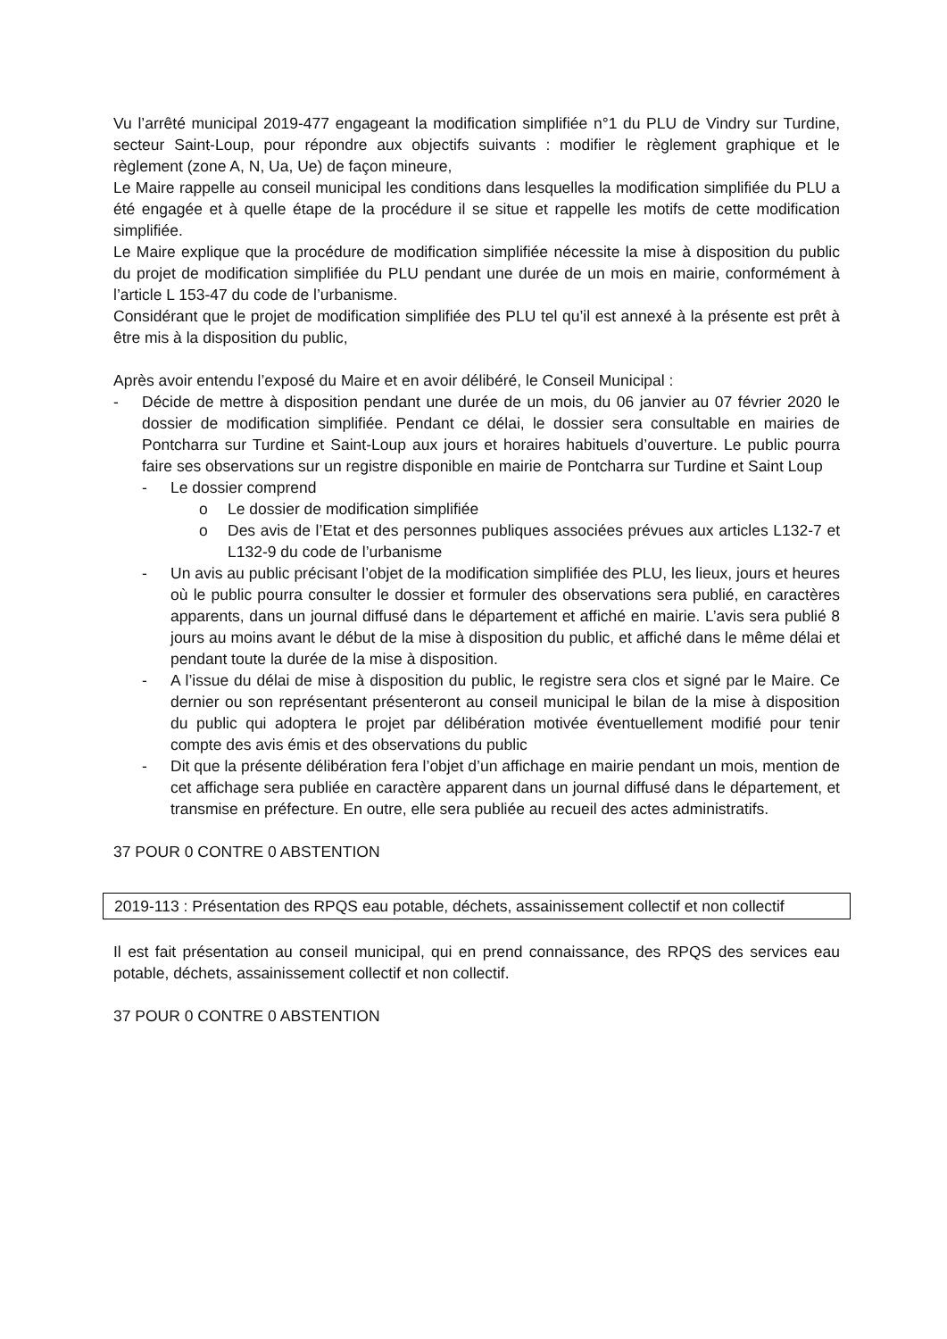Vu l’arrêté municipal 2019-477 engageant la modification simplifiée n°1 du PLU de Vindry sur Turdine, secteur Saint-Loup, pour répondre aux objectifs suivants : modifier le règlement graphique et le règlement (zone A, N, Ua, Ue) de façon mineure,
Le Maire rappelle au conseil municipal les conditions dans lesquelles la modification simplifiée du PLU a été engagée et à quelle étape de la procédure il se situe et rappelle les motifs de cette modification simplifiée.
Le Maire explique que la procédure de modification simplifiée nécessite la mise à disposition du public du projet de modification simplifiée du PLU pendant une durée de un mois en mairie, conformément à l’article L 153-47 du code de l’urbanisme.
Considérant que le projet de modification simplifiée des PLU tel qu’il est annexé à la présente est prêt à être mis à la disposition du public,
Après avoir entendu l’exposé du Maire et en avoir délibéré, le Conseil Municipal :
- Décide de mettre à disposition pendant une durée de un mois, du 06 janvier au 07 février 2020 le dossier de modification simplifiée. Pendant ce délai, le dossier sera consultable en mairies de Pontcharra sur Turdine et Saint-Loup aux jours et horaires habituels d’ouverture. Le public pourra faire ses observations sur un registre disponible en mairie de Pontcharra sur Turdine et Saint Loup
- Le dossier comprend
o Le dossier de modification simplifiée
o Des avis de l’Etat et des personnes publiques associées prévues aux articles L132-7 et L132-9 du code de l’urbanisme
- Un avis au public précisant l’objet de la modification simplifiée des PLU, les lieux, jours et heures où le public pourra consulter le dossier et formuler des observations sera publié, en caractères apparents, dans un journal diffusé dans le département et affiché en mairie. L’avis sera publié 8 jours au moins avant le début de la mise à disposition du public, et affiché dans le même délai et pendant toute la durée de la mise à disposition.
- A l’issue du délai de mise à disposition du public, le registre sera clos et signé par le Maire. Ce dernier ou son représentant présenteront au conseil municipal le bilan de la mise à disposition du public qui adoptera le projet par délibération motivée éventuellement modifié pour tenir compte des avis émis et des observations du public
- Dit que la présente délibération fera l’objet d’un affichage en mairie pendant un mois, mention de cet affichage sera publiée en caractère apparent dans un journal diffusé dans le département, et transmise en préfecture. En outre, elle sera publiée au recueil des actes administratifs.
37 POUR 0 CONTRE 0 ABSTENTION
2019-113 : Présentation des RPQS eau potable, déchets, assainissement collectif et non collectif
Il est fait présentation au conseil municipal, qui en prend connaissance, des RPQS des services eau potable, déchets, assainissement collectif et non collectif.
37 POUR 0 CONTRE 0 ABSTENTION